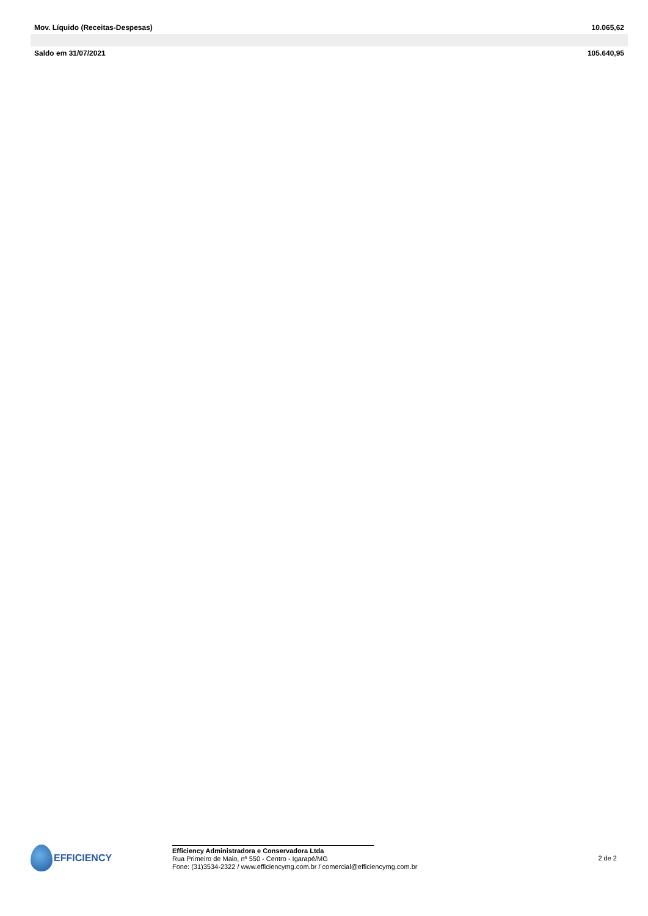| Mov. Líquido (Receitas-Despesas) | 10.065,62 |
| Saldo em 31/07/2021 | 105.640,95 |
EFFICIENCY
Efficiency Administradora e Conservadora Ltda
Rua Primeiro de Maio, nº 550 - Centro - Igarapé/MG
Fone: (31)3534-2322 / www.efficiencymg.com.br / comercial@efficiencymg.com.br
2 de 2